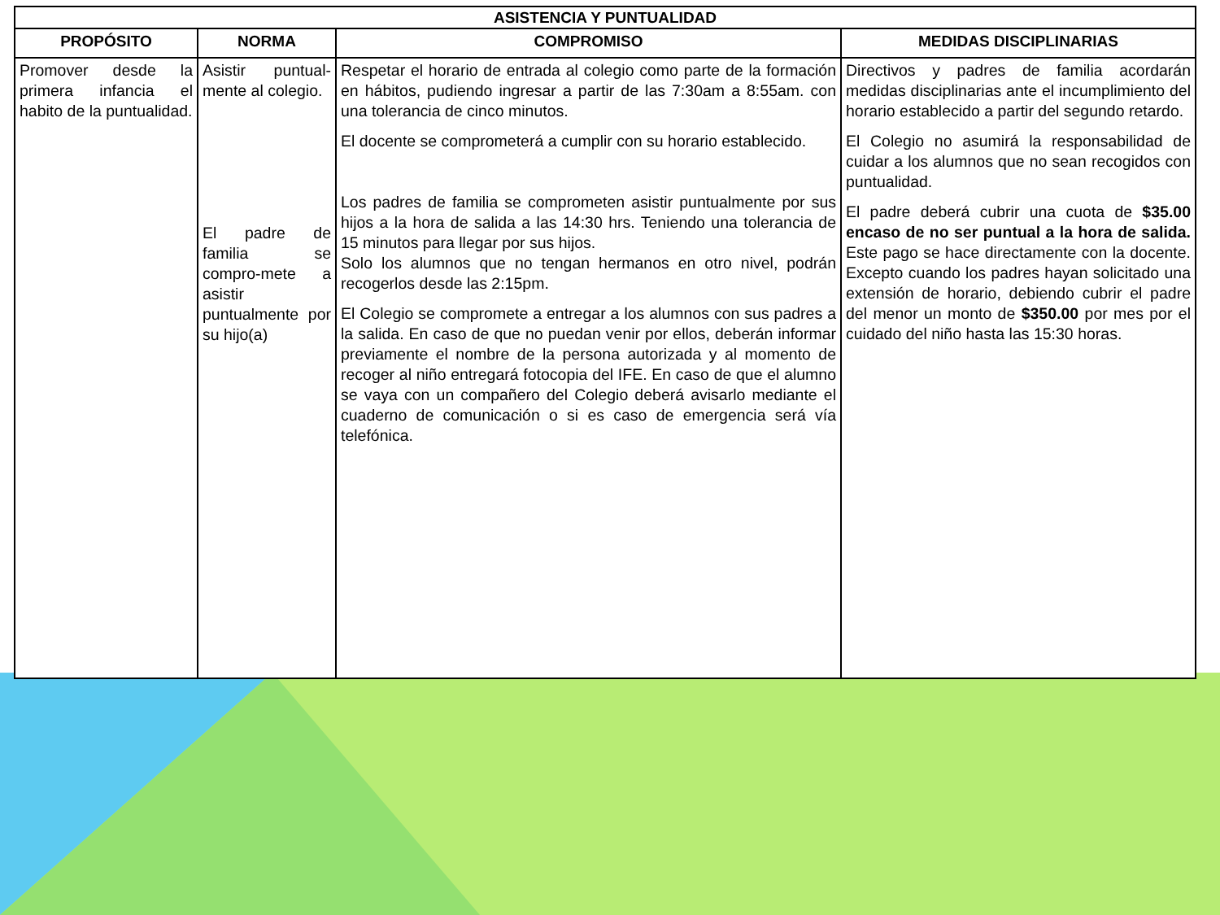| ASISTENCIA Y PUNTUALIDAD | | | |
| --- | --- | --- | --- |
| PROPÓSITO | NORMA | COMPROMISO | MEDIDAS DISCIPLINARIAS |
| Promover desde la primera infancia el habito de la puntualidad. | Asistir puntual-mente al colegio. El padre de familia se compro-mete a asistir puntualmente por su hijo(a) | Respetar el horario de entrada al colegio como parte de la formación en hábitos, pudiendo ingresar a partir de las 7:30am a 8:55am. con una tolerancia de cinco minutos. El docente se comprometerá a cumplir con su horario establecido. Los padres de familia se comprometen asistir puntualmente por sus hijos a la hora de salida a las 14:30 hrs. Teniendo una tolerancia de 15 minutos para llegar por sus hijos. Solo los alumnos que no tengan hermanos en otro nivel, podrán recogerlos desde las 2:15pm. El Colegio se compromete a entregar a los alumnos con sus padres a la salida. En caso de que no puedan venir por ellos, deberán informar previamente el nombre de la persona autorizada y al momento de recoger al niño entregará fotocopia del IFE. En caso de que el alumno se vaya con un compañero del Colegio deberá avisarlo mediante el cuaderno de comunicación o si es caso de emergencia será vía telefónica. | Directivos y padres de familia acordarán medidas disciplinarias ante el incumplimiento del horario establecido a partir del segundo retardo. El Colegio no asumirá la responsabilidad de cuidar a los alumnos que no sean recogidos con puntualidad. El padre deberá cubrir una cuota de $35.00 encaso de no ser puntual a la hora de salida. Este pago se hace directamente con la docente. Excepto cuando los padres hayan solicitado una extensión de horario, debiendo cubrir el padre del menor un monto de $350.00 por mes por el cuidado del niño hasta las 15:30 horas. |